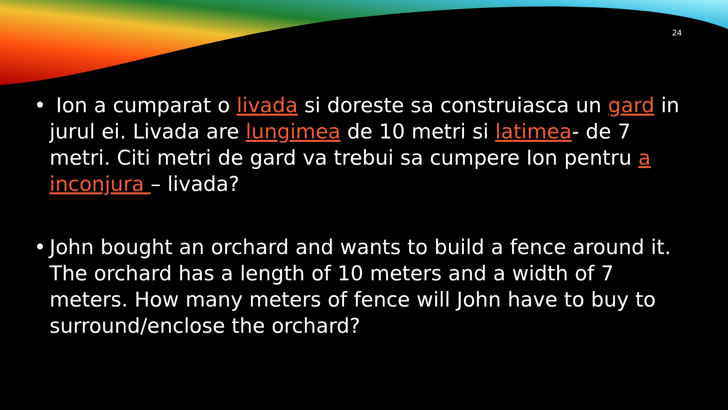24
• Ion a cumparat o livada si doreste sa construiasca un gard in jurul ei. Livada are lungimea de 10 metri si latimea- de 7 metri. Citi metri de gard va trebui sa cumpere Ion pentru a inconjura – livada?
• John bought an orchard and wants to build a fence around it. The orchard has a length of 10 meters and a width of 7 meters. How many meters of fence will John have to buy to surround/enclose the orchard?